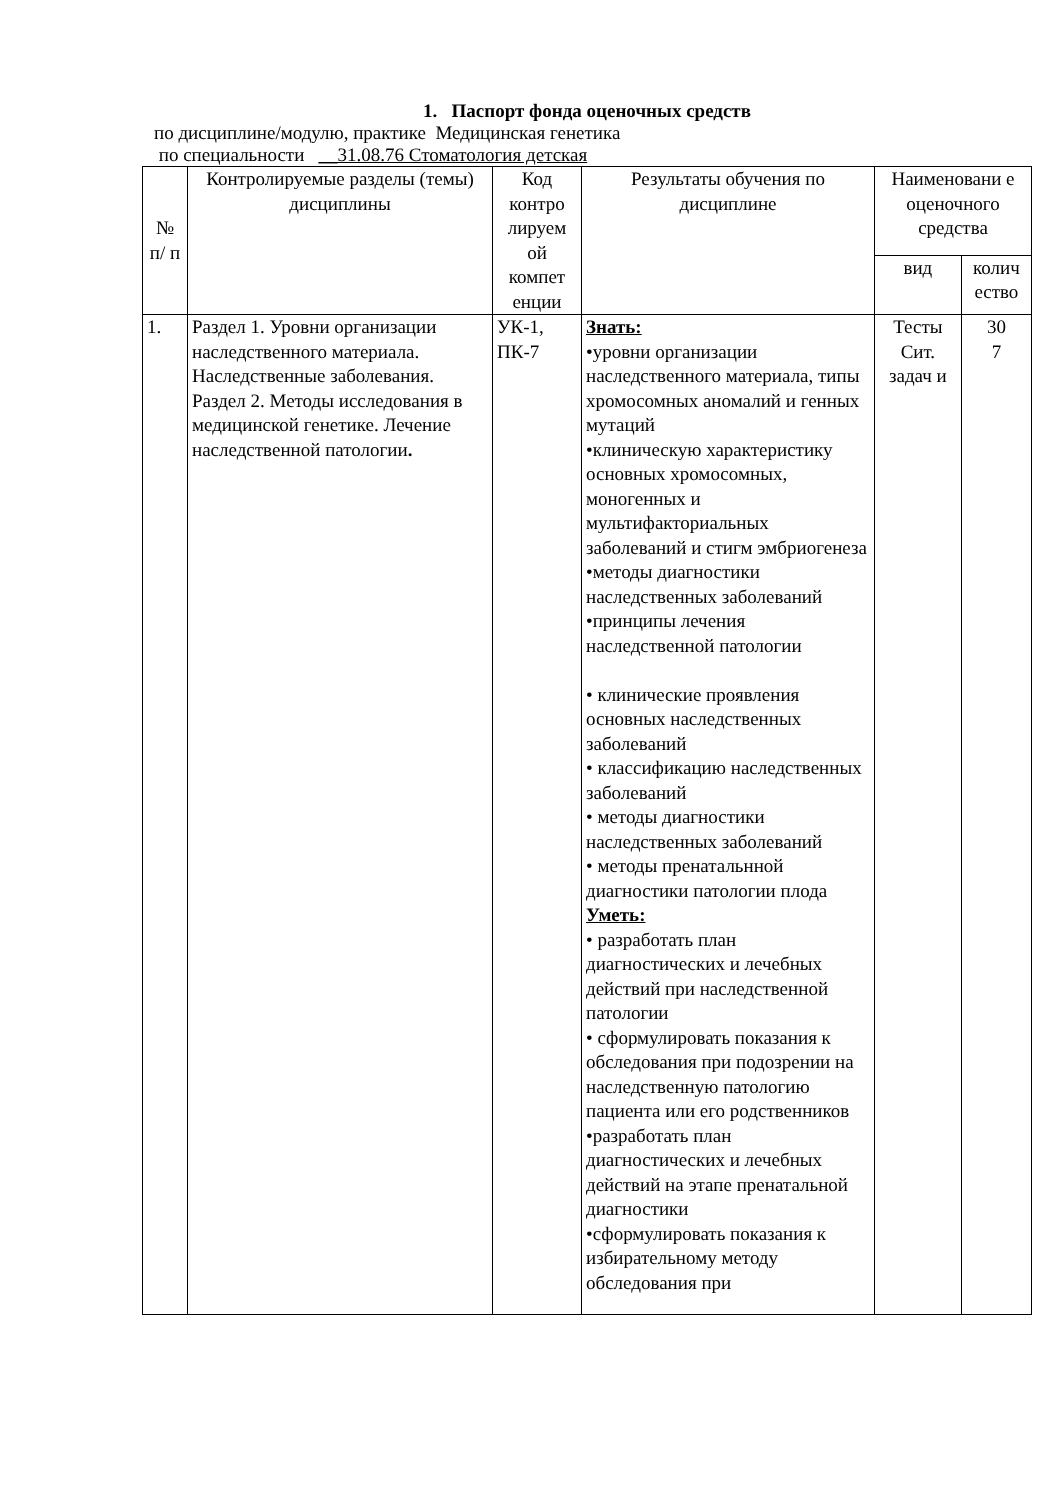1. Паспорт фонда оценочных средств
по дисциплине/модулю, практике Медицинская генетика
по специальности __31.08.76 Стоматология детская
| № п/ п | Контролируемые разделы (темы) дисциплины | Код контро лируем ой компет енции | Результаты обучения по дисциплине | Наименовани е оценочного средства | |
| --- | --- | --- | --- | --- | --- |
| | | | | вид | колич ество |
| 1. | Раздел 1. Уровни организации наследственного материала. Наследственные заболевания. Раздел 2. Методы исследования в медицинской генетике. Лечение наследственной патологии . | УК-1, ПК-7 | Знать: •уровни организации наследственного материала, типы хромосомных аномалий и генных мутаций •клиническую характеристику основных хромосомных, моногенных и мультифакториальных заболеваний и стигм эмбриогенеза •методы диагностики наследственных заболеваний •принципы лечения наследственной патологии • клинические проявления основных наследственных заболеваний • классификацию наследственных заболеваний • методы диагностики наследственных заболеваний • методы пренатальнной диагностики патологии плода Уметь: • разработать план диагностических и лечебных действий при наследственной патологии • сформулировать показания к обследования при подозрении на наследственную патологию пациента или его родственников •разработать план диагностических и лечебных действий на этапе пренатальной диагностики •сформулировать показания к избирательному методу обследования при | Тесты Сит. задач и | 30 7 |